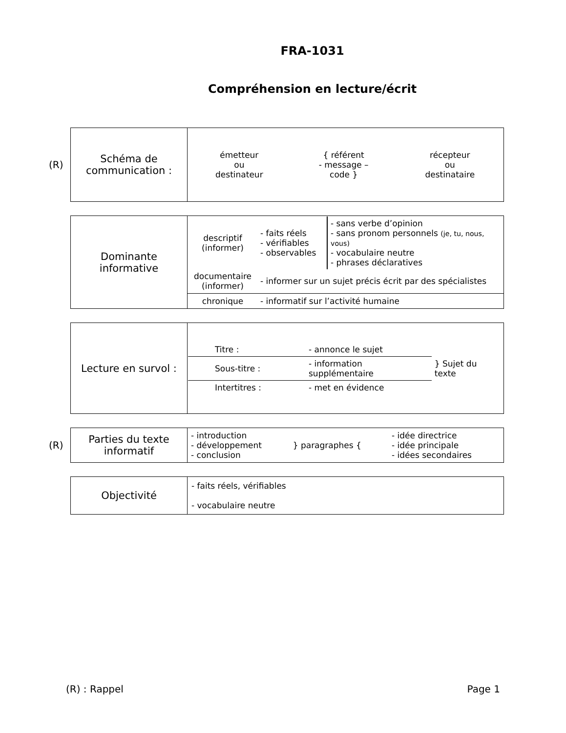FRA-1031
Compréhension en lecture/écrit
(R)
| Schéma de communication : | / émetteur ou destinateur / { référent - message – code } / récepteur ou destinataire / |
| Dominante informative | / descriptif (informer) / - faits réels - vérifiables - observables / - sans verbe d’opinion - sans pronom personnels (je, tu, nous, vous) - vocabulaire neutre - phrases déclaratives / / documentaire (informer) / - informer sur un sujet précis écrit par des spécialistes / / |
| | / chronique / - informatif sur l’activité humaine / |
| Lecture en survol : | / Titre : / - annonce le sujet / } Sujet du texte / / Sous-titre : / - information supplémentaire / / / Intertitres : / - met en évidence / / |
(R)
| Parties du texte informatif | / - introduction - développement - conclusion / } paragraphes { / - idée directrice - idée principale - idées secondaires / |
| Objectivité | - faits réels, vérifiables - vocabulaire neutre |
(R) : Rappel Page 1